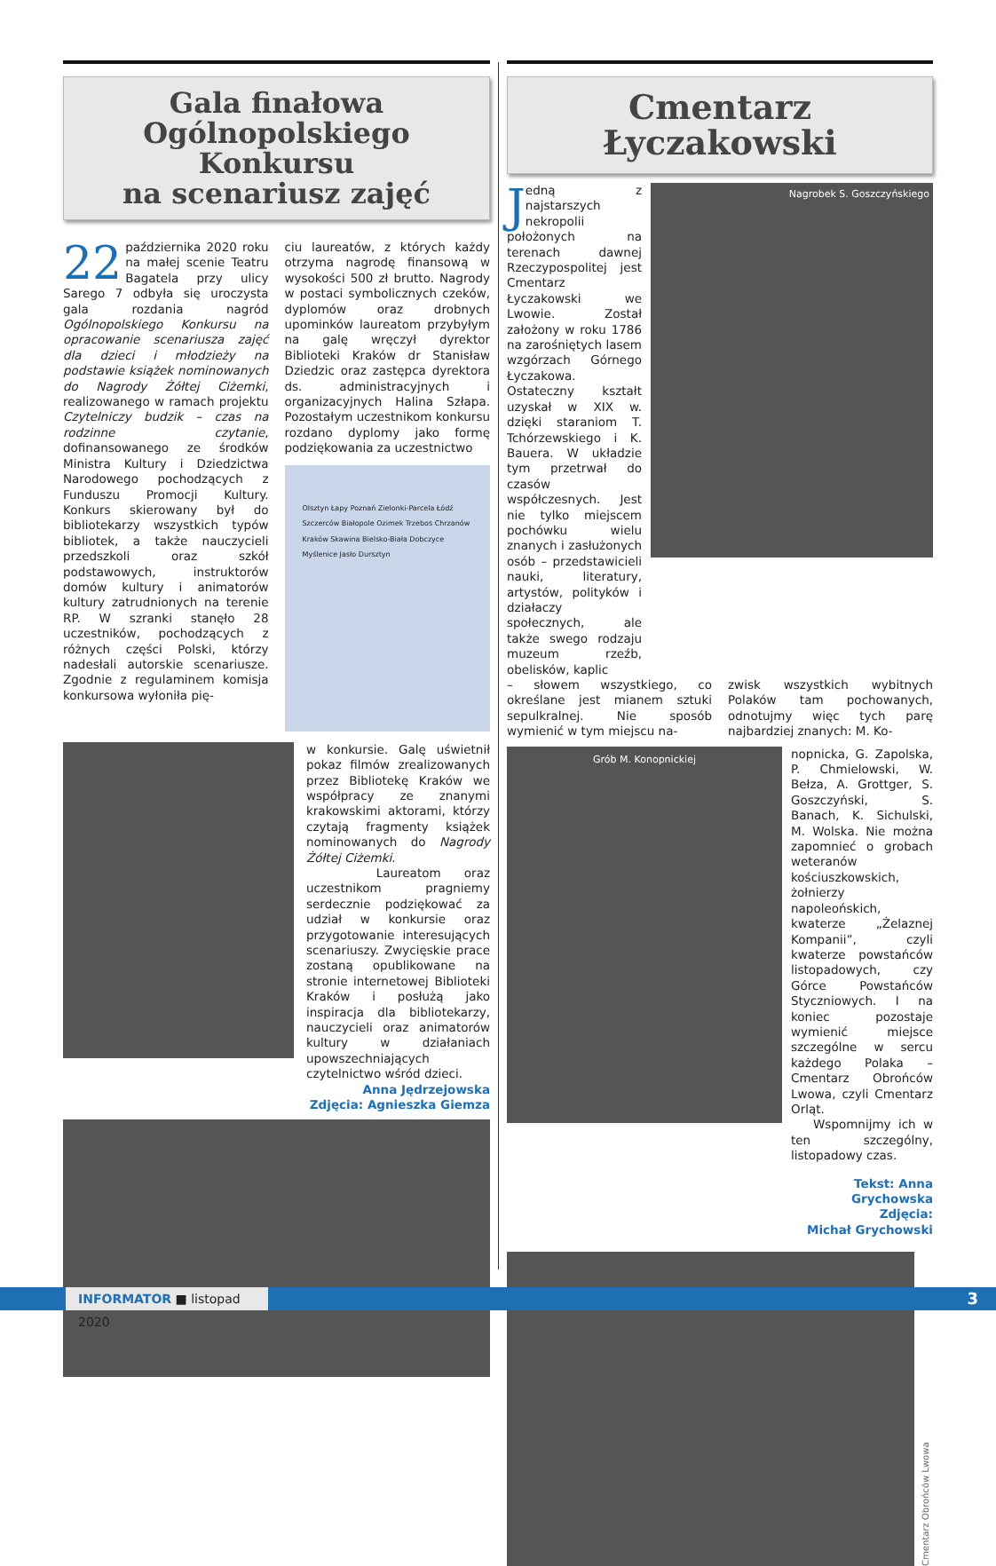Gala finałowa
Ogólnopolskiego Konkursu
na scenariusz zajęć
22 października 2020 roku na małej scenie Teatru Bagatela przy ulicy Sarego 7 odbyła się uroczysta gala rozdania nagród Ogólnopolskiego Konkursu na opracowanie scenariusza zajęć dla dzieci i młodzieży na podstawie książek nominowanych do Nagrody Żółtej Ciżemki, realizowanego w ramach projektu Czytelniczy budzik – czas na rodzinne czytanie, dofinansowanego ze środków Ministra Kultury i Dziedzictwa Narodowego pochodzących z Funduszu Promocji Kultury. Konkurs skierowany był do bibliotekarzy wszystkich typów bibliotek, a także nauczycieli przedszkoli oraz szkół podstawowych, instruktorów domów kultury i animatorów kultury zatrudnionych na terenie RP. W szranki stanęło 28 uczestników, pochodzących z różnych części Polski, którzy nadesłali autorskie scenariusze. Zgodnie z regulaminem komisja konkursowa wyłoniła pię-
ciu laureatów, z których każdy otrzyma nagrodę finansową w wysokości 500 zł brutto. Nagrody w postaci symbolicznych czeków, dyplomów oraz drobnych upominków laureatom przybyłym na galę wręczył dyrektor Biblioteki Kraków dr Stanisław Dziedzic oraz zastępca dyrektora ds. administracyjnych i organizacyjnych Halina Szłapa. Pozostałym uczestnikom konkursu rozdano dyplomy jako formę podziękowania za uczestnictwo
Olsztyn Łapy Poznań Zielonki-Parcela Łódź Szczerców Białopole Ozimek Trzebos Chrzanów Kraków Skawina Bielsko-Biała Dobczyce Myślenice Jasło Dursztyn
w konkursie. Galę uświetnił pokaz filmów zrealizowanych przez Bibliotekę Kraków we współpracy ze znanymi krakowskimi aktorami, którzy czytają fragmenty książek nominowanych do Nagrody Żółtej Ciżemki.
Laureatom oraz uczestnikom pragniemy serdecznie podziękować za udział w konkursie oraz przygotowanie interesujących scenariuszy. Zwycięskie prace zostaną opublikowane na stronie internetowej Biblioteki Kraków i posłużą jako inspiracja dla bibliotekarzy, nauczycieli oraz animatorów kultury w działaniach upowszechniających czytelnictwo wśród dzieci.
Anna Jędrzejowska
Zdjęcia: Agnieszka Giemza
Cmentarz Łyczakowski
Jedną z najstarszych nekropolii położonych na terenach dawnej Rzeczypospolitej jest Cmentarz Łyczakowski we Lwowie. Został założony w roku 1786 na zarośniętych lasem wzgórzach Górnego Łyczakowa. Ostateczny kształt uzyskał w XIX w. dzięki staraniom T. Tchórzewskiego i K. Bauera. W układzie tym przetrwał do czasów współczesnych. Jest nie tylko miejscem pochówku wielu znanych i zasłużonych osób – przedstawicieli nauki, literatury, artystów, polityków i działaczy społecznych, ale także swego rodzaju muzeum rzeźb, obelisków, kaplic
Nagrobek S. Goszczyńskiego
– słowem wszystkiego, co określane jest mianem sztuki sepulkralnej. Nie sposób wymienić w tym miejscu na-
zwisk wszystkich wybitnych Polaków tam pochowanych, odnotujmy więc tych parę najbardziej znanych: M. Ko-
Grób M. Konopnickiej
nopnicka, G. Zapolska, P. Chmielowski, W. Bełza, A. Grottger, S. Goszczyński, S. Banach, K. Sichulski, M. Wolska. Nie można zapomnieć o grobach weteranów kościuszkowskich, żołnierzy napoleońskich, kwaterze „Żelaznej Kompanii”, czyli kwaterze powstańców listopadowych, czy Górce Powstańców Styczniowych. I na koniec pozostaje wymienić miejsce szczególne w sercu każdego Polaka – Cmentarz Obrońców Lwowa, czyli Cmentarz Orląt.
Wspomnijmy ich w ten szczególny, listopadowy czas.
Tekst: Anna Grychowska
Zdjęcia:
Michał Grychowski
Cmentarz Obrońców Lwowa
INFORMATOR ■ listopad 2020 3